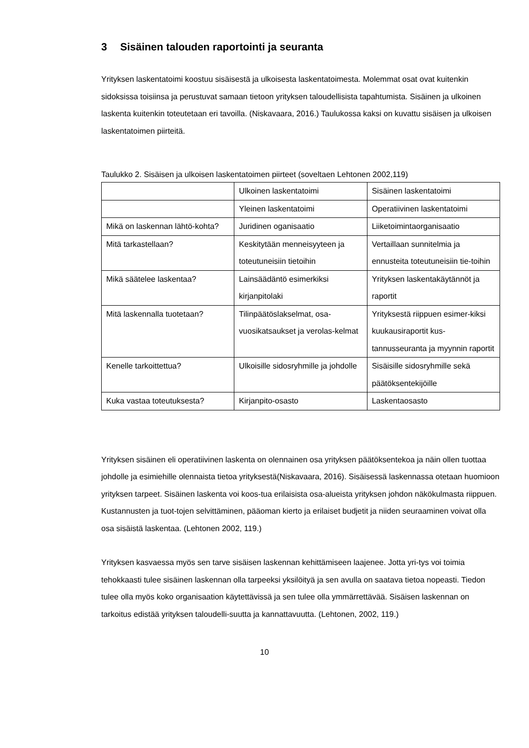3 Sisäinen talouden raportointi ja seuranta
Yrityksen laskentatoimi koostuu sisäisestä ja ulkoisesta laskentatoimesta. Molemmat osat ovat kuitenkin sidoksissa toisiinsa ja perustuvat samaan tietoon yrityksen taloudellisista tapahtumista. Sisäinen ja ulkoinen laskenta kuitenkin toteutetaan eri tavoilla. (Niskavaara, 2016.) Taulukossa kaksi on kuvattu sisäisen ja ulkoisen laskentatoimen piirteitä.
Taulukko 2. Sisäisen ja ulkoisen laskentatoimen piirteet (soveltaen Lehtonen 2002,119)
| | Ulkoinen laskentatoimi | Sisäinen laskentatoimi |
| | Yleinen laskentatoimi | Operatiivinen laskentatoimi |
| Mikä on laskennan lähtö-kohta? | Juridinen oganisaatio | Liiketoimintaorganisaatio |
| Mitä tarkastellaan? | Keskitytään menneisyyteen ja toteutuneisiin tietoihin | Vertaillaan sunnitelmia ja ennusteita toteutuneisiin tie-toihin |
| Mikä säätelee laskentaa? | Lainsäädäntö esimerkiksi kirjanpitolaki | Yrityksen laskentakäytännöt ja raportit |
| Mitä laskennalla tuotetaan? | Tilinpäätöslakselmat, osa-vuosikatsaukset ja verolas-kelmat | Yrityksestä riippuen esimer-kiksi kuukausiraportit kus-tannusseuranta ja myynnin raportit |
| Kenelle tarkoittettua? | Ulkoisille sidosryhmille ja johdolle | Sisäisille sidosryhmille sekä päätöksentekijöille |
| Kuka vastaa toteutuksesta? | Kirjanpito-osasto | Laskentaosasto |
Yrityksen sisäinen eli operatiivinen laskenta on olennainen osa yrityksen päätöksentekoa ja näin ollen tuottaa johdolle ja esimiehille olennaista tietoa yrityksestä(Niskavaara, 2016). Sisäisessä laskennassa otetaan huomioon yrityksen tarpeet. Sisäinen laskenta voi koos-tua erilaisista osa-alueista yrityksen johdon näkökulmasta riippuen. Kustannusten ja tuot-tojen selvittäminen, pääoman kierto ja erilaiset budjetit ja niiden seuraaminen voivat olla osa sisäistä laskentaa. (Lehtonen 2002, 119.)
Yrityksen kasvaessa myös sen tarve sisäisen laskennan kehittämiseen laajenee. Jotta yri-tys voi toimia tehokkaasti tulee sisäinen laskennan olla tarpeeksi yksilöityä ja sen avulla on saatava tietoa nopeasti. Tiedon tulee olla myös koko organisaation käytettävissä ja sen tulee olla ymmärrettävää. Sisäisen laskennan on tarkoitus edistää yrityksen taloudelli-suutta ja kannattavuutta. (Lehtonen, 2002, 119.)
10